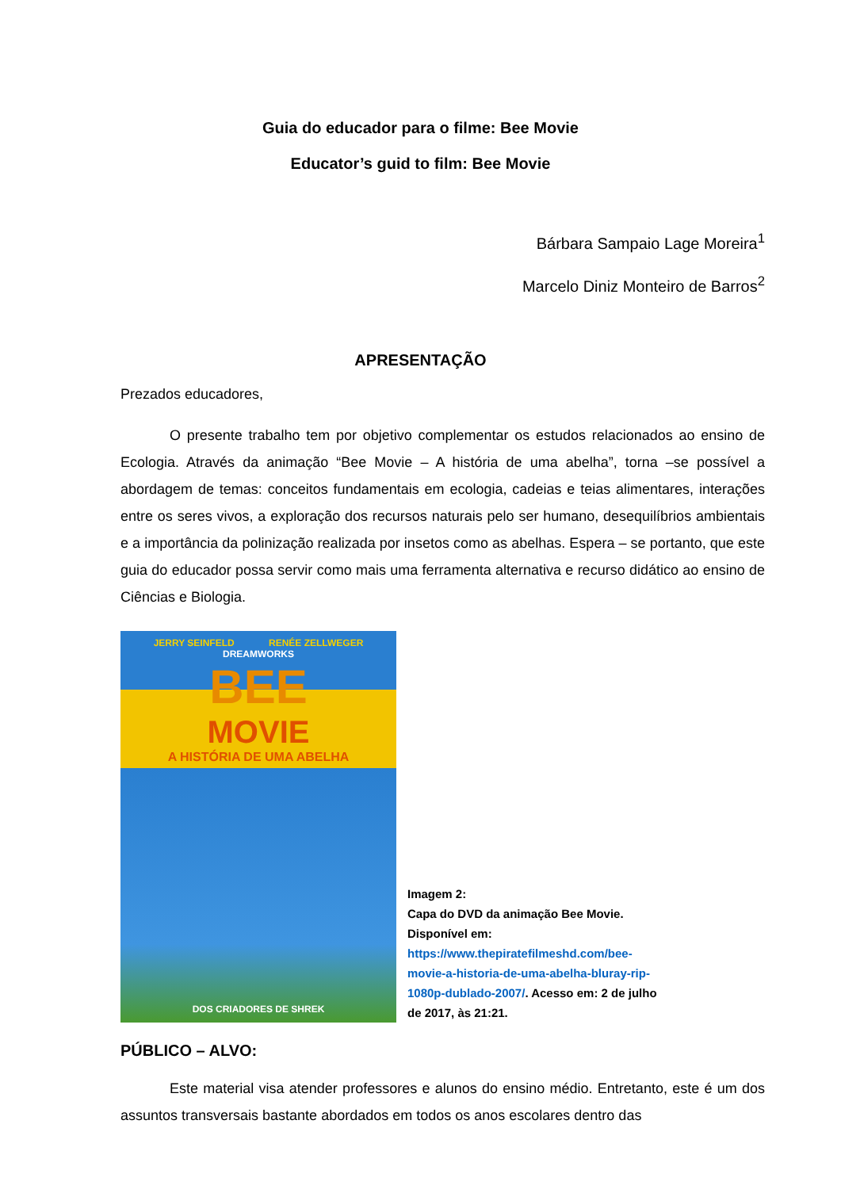Guia do educador para o filme: Bee Movie
Educator’s guid to film: Bee Movie
Bárbara Sampaio Lage Moreira<sup>1</sup>
Marcelo Diniz Monteiro de Barros<sup>2</sup>
APRESENTAÇÃO
Prezados educadores,
O presente trabalho tem por objetivo complementar os estudos relacionados ao ensino de Ecologia. Através da animação “Bee Movie – A história de uma abelha”, torna –se possível a abordagem de temas: conceitos fundamentais em ecologia, cadeias e teias alimentares, interações entre os seres vivos, a exploração dos recursos naturais pelo ser humano, desequilíbrios ambientais e a importância da polinização realizada por insetos como as abelhas. Espera – se portanto, que este guia do educador possa servir como mais uma ferramenta alternativa e recurso didático ao ensino de Ciências e Biologia.
JERRY SEINFELD RENÉE ZELLWEGER
DREAMWORKS
BEE
MOVIE
A HISTÓRIA DE UMA ABELHA
DOS CRIADORES DE SHREK
Imagem 2:
Capa do DVD da animação Bee Movie.
Disponível em:
https://www.thepiratefilmeshd.com/bee-movie-a-historia-de-uma-abelha-bluray-rip-1080p-dublado-2007/. Acesso em: 2 de julho de 2017, às 21:21.
PÚBLICO – ALVO:
Este material visa atender professores e alunos do ensino médio. Entretanto, este é um dos assuntos transversais bastante abordados em todos os anos escolares dentro das